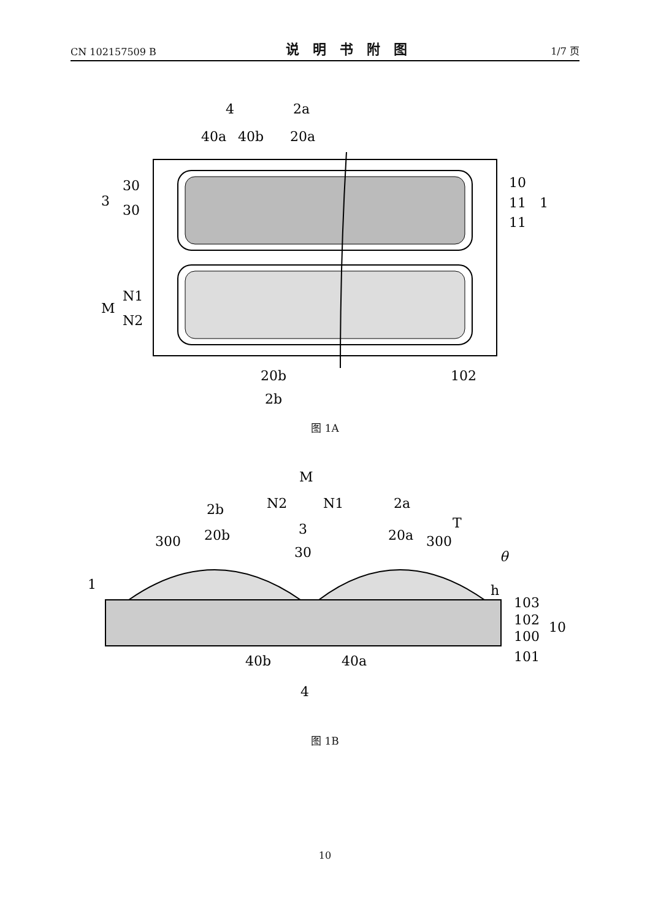CN 102157509 B 说明书附图 1/7 页
4
2a
40a
40b
20a
30
3
30
10
11
1
11
N1
M
N2
20b
2b
102
图 1A
M
N2
N1
2b
2a
T
20b
3
30
20a
300
300
θ
1
h
103
102
100
10
101
40b
40a
4
图 1B
10